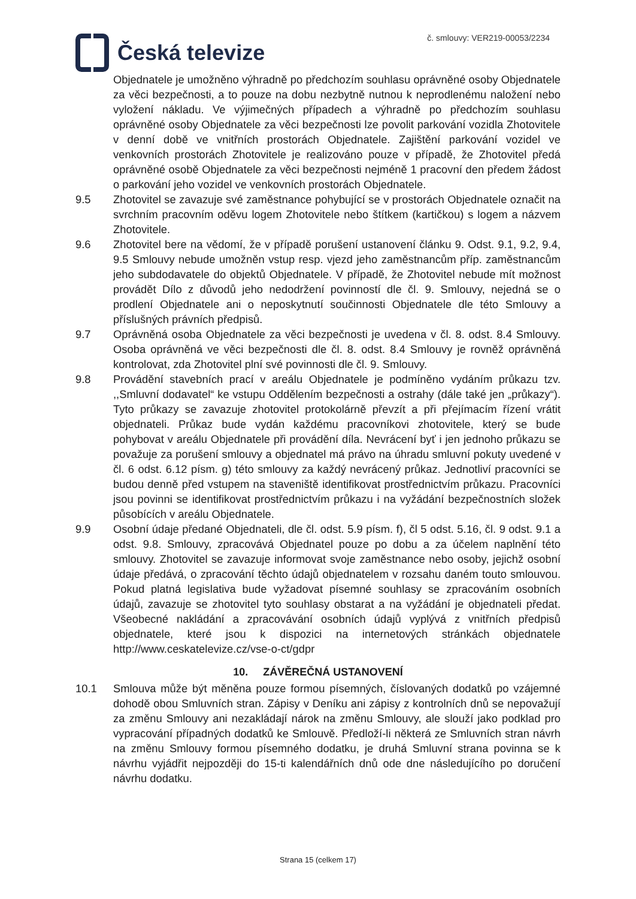Česká televize
č. smlouvy: VER219-00053/2234
Objednatele je umožněno výhradně po předchozím souhlasu oprávněné osoby Objednatele za věci bezpečnosti, a to pouze na dobu nezbytně nutnou k neprodlenému naložení nebo vyložení nákladu. Ve výjimečných případech a výhradně po předchozím souhlasu oprávněné osoby Objednatele za věci bezpečnosti lze povolit parkování vozidla Zhotovitele v denní době ve vnitřních prostorách Objednatele. Zajištění parkování vozidel ve venkovních prostorách Zhotovitele je realizováno pouze v případě, že Zhotovitel předá oprávněné osobě Objednatele za věci bezpečnosti nejméně 1 pracovní den předem žádost o parkování jeho vozidel ve venkovních prostorách Objednatele.
9.5 Zhotovitel se zavazuje své zaměstnance pohybující se v prostorách Objednatele označit na svrchním pracovním oděvu logem Zhotovitele nebo štítkem (kartičkou) s logem a názvem Zhotovitele.
9.6 Zhotovitel bere na vědomí, že v případě porušení ustanovení článku 9. Odst. 9.1, 9.2, 9.4, 9.5 Smlouvy nebude umožněn vstup resp. vjezd jeho zaměstnancům příp. zaměstnancům jeho subdodavatele do objektů Objednatele. V případě, že Zhotovitel nebude mít možnost provádět Dílo z důvodů jeho nedodržení povinností dle čl. 9. Smlouvy, nejedná se o prodlení Objednatele ani o neposkytnutí součinnosti Objednatele dle této Smlouvy a příslušných právních předpisů.
9.7 Oprávněná osoba Objednatele za věci bezpečnosti je uvedena v čl. 8. odst. 8.4 Smlouvy. Osoba oprávněná ve věci bezpečnosti dle čl. 8. odst. 8.4 Smlouvy je rovněž oprávněná kontrolovat, zda Zhotovitel plní své povinnosti dle čl. 9. Smlouvy.
9.8 Provádění stavebních prací v areálu Objednatele je podmíněno vydáním průkazu tzv. ,,Smluvní dodavatel“ ke vstupu Oddělením bezpečnosti a ostrahy (dále také jen „průkazy“). Tyto průkazy se zavazuje zhotovitel protokolárně převzít a při přejímacím řízení vrátit objednateli. Průkaz bude vydán každému pracovníkovi zhotovitele, který se bude pohybovat v areálu Objednatele při provádění díla. Nevrácení byť i jen jednoho průkazu se považuje za porušení smlouvy a objednatel má právo na úhradu smluvní pokuty uvedené v čl. 6 odst. 6.12 písm. g) této smlouvy za každý nevrácený průkaz. Jednotliví pracovníci se budou denně před vstupem na staveniště identifikovat prostřednictvím průkazu. Pracovníci jsou povinni se identifikovat prostřednictvím průkazu i na vyžádání bezpečnostních složek působících v areálu Objednatele.
9.9 Osobní údaje předané Objednateli, dle čl. odst. 5.9 písm. f), čl 5 odst. 5.16, čl. 9 odst. 9.1 a odst. 9.8. Smlouvy, zpracovává Objednatel pouze po dobu a za účelem naplnění této smlouvy. Zhotovitel se zavazuje informovat svoje zaměstnance nebo osoby, jejichž osobní údaje předává, o zpracování těchto údajů objednatelem v rozsahu daném touto smlouvou. Pokud platná legislativa bude vyžadovat písemné souhlasy se zpracováním osobních údajů, zavazuje se zhotovitel tyto souhlasy obstarat a na vyžádání je objednateli předat. Všeobecné nakládání a zpracovávání osobních údajů vyplývá z vnitřních předpisů objednatele, které jsou k dispozici na internetových stránkách objednatele http://www.ceskatelevize.cz/vse-o-ct/gdpr
10. ZÁVĚREČNÁ USTANOVENÍ
10.1 Smlouva může být měněna pouze formou písemných, číslovaných dodatků po vzájemné dohodě obou Smluvních stran. Zápisy v Deníku ani zápisy z kontrolních dnů se nepovažují za změnu Smlouvy ani nezakládají nárok na změnu Smlouvy, ale slouží jako podklad pro vypracování případných dodatků ke Smlouvě. Předloží-li některá ze Smluvních stran návrh na změnu Smlouvy formou písemného dodatku, je druhá Smluvní strana povinna se k návrhu vyjádřit nejpozději do 15-ti kalendářních dnů ode dne následujícího po doručení návrhu dodatku.
Strana 15 (celkem 17)